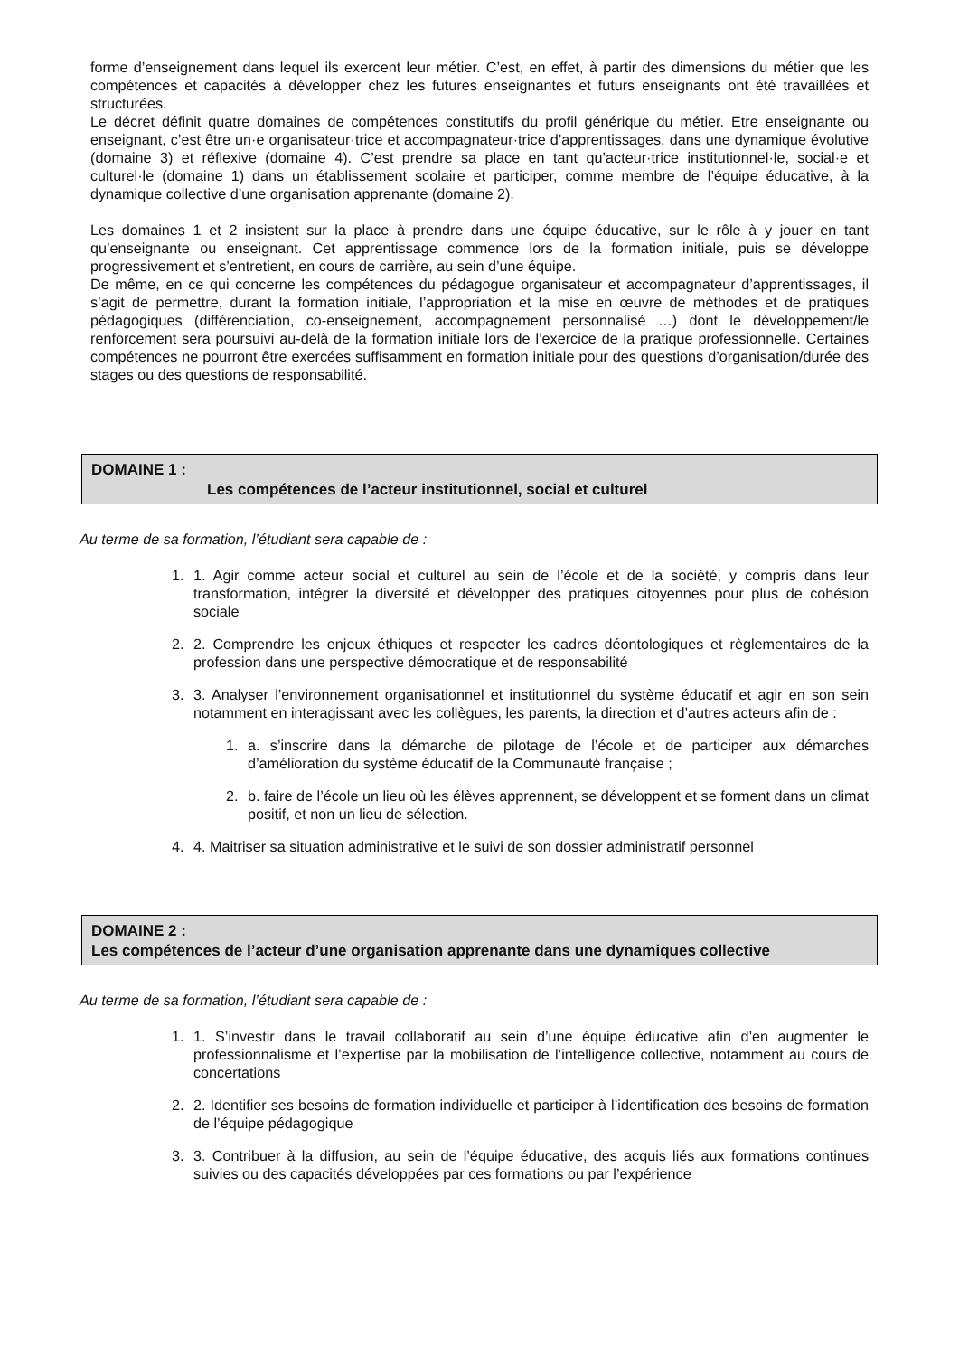forme d’enseignement dans lequel ils exercent leur métier. C’est, en effet, à partir des dimensions du métier que les compétences et capacités à développer chez les futures enseignantes et futurs enseignants ont été travaillées et structurées.
Le décret définit quatre domaines de compétences constitutifs du profil générique du métier. Etre enseignante ou enseignant, c’est être un·e organisateur·trice et accompagnateur·trice d’apprentissages, dans une dynamique évolutive (domaine 3) et réflexive (domaine 4). C’est prendre sa place en tant qu’acteur·trice institutionnel·le, social·e et culturel·le (domaine 1) dans un établissement scolaire et participer, comme membre de l’équipe éducative, à la dynamique collective d’une organisation apprenante (domaine 2).
Les domaines 1 et 2 insistent sur la place à prendre dans une équipe éducative, sur le rôle à y jouer en tant qu’enseignante ou enseignant. Cet apprentissage commence lors de la formation initiale, puis se développe progressivement et s’entretient, en cours de carrière, au sein d’une équipe.
De même, en ce qui concerne les compétences du pédagogue organisateur et accompagnateur d’apprentissages, il s’agit de permettre, durant la formation initiale, l’appropriation et la mise en œuvre de méthodes et de pratiques pédagogiques (différenciation, co-enseignement, accompagnement personnalisé …) dont le développement/le renforcement sera poursuivi au-delà de la formation initiale lors de l’exercice de la pratique professionnelle. Certaines compétences ne pourront être exercées suffisamment en formation initiale pour des questions d’organisation/durée des stages ou des questions de responsabilité.
DOMAINE 1 :
Les compétences de l’acteur institutionnel, social et culturel
Au terme de sa formation, l’étudiant sera capable de :
1. 1. Agir comme acteur social et culturel au sein de l’école et de la société, y compris dans leur transformation, intégrer la diversité et développer des pratiques citoyennes pour plus de cohésion sociale
2. 2. Comprendre les enjeux éthiques et respecter les cadres déontologiques et règlementaires de la profession dans une perspective démocratique et de responsabilité
3. 3. Analyser l’environnement organisationnel et institutionnel du système éducatif et agir en son sein notamment en interagissant avec les collègues, les parents, la direction et d’autres acteurs afin de :
1. a. s’inscrire dans la démarche de pilotage de l’école et de participer aux démarches d’amélioration du système éducatif de la Communauté française ;
2. b. faire de l’école un lieu où les élèves apprennent, se développent et se forment dans un climat positif, et non un lieu de sélection.
4. 4. Maitriser sa situation administrative et le suivi de son dossier administratif personnel
DOMAINE 2 :
Les compétences de l’acteur d’une organisation apprenante dans une dynamiques collective
Au terme de sa formation, l’étudiant sera capable de :
1. 1. S’investir dans le travail collaboratif au sein d’une équipe éducative afin d’en augmenter le professionnalisme et l’expertise par la mobilisation de l’intelligence collective, notamment au cours de concertations
2. 2. Identifier ses besoins de formation individuelle et participer à l’identification des besoins de formation de l’équipe pédagogique
3. 3. Contribuer à la diffusion, au sein de l’équipe éducative, des acquis liés aux formations continues suivies ou des capacités développées par ces formations ou par l’expérience